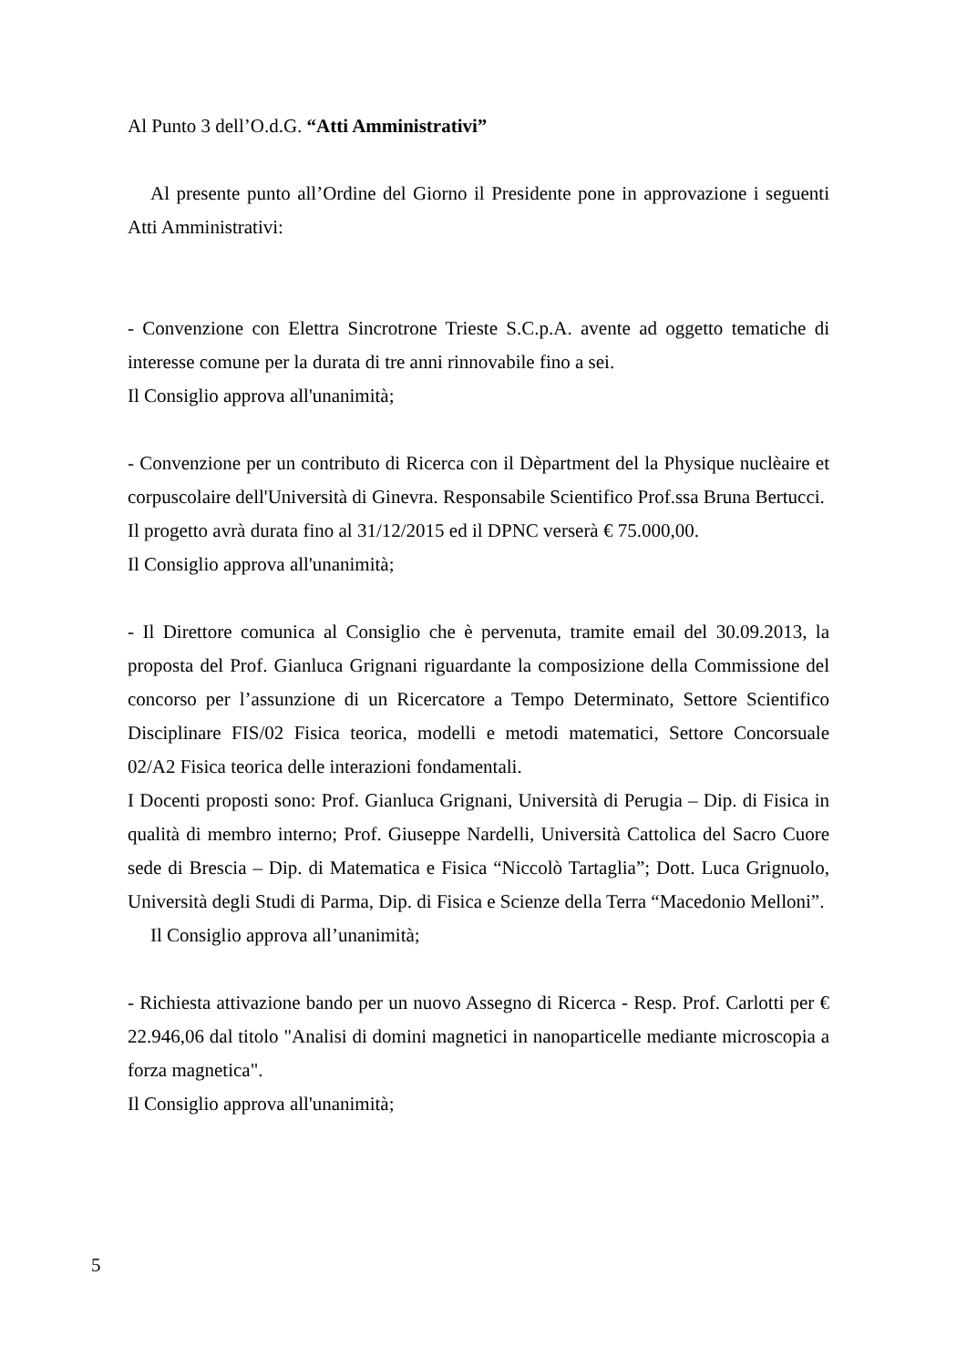Al Punto 3 dell’O.d.G. “Atti Amministrativi”
Al presente punto all’Ordine del Giorno il Presidente pone in approvazione i seguenti Atti Amministrativi:
- Convenzione con Elettra Sincrotrone Trieste S.C.p.A. avente ad oggetto tematiche di interesse comune per la durata di tre anni rinnovabile fino a sei.
Il Consiglio approva all'unanimità;
- Convenzione per un contributo di Ricerca con il Dèpartment del la Physique nuclèaire et corpuscolaire dell'Università di Ginevra. Responsabile Scientifico Prof.ssa Bruna Bertucci.
Il progetto avrà durata fino al 31/12/2015 ed il DPNC verserà € 75.000,00.
Il Consiglio approva all'unanimità;
- Il Direttore comunica al Consiglio che è pervenuta, tramite email del 30.09.2013, la proposta del Prof. Gianluca Grignani riguardante la composizione della Commissione del concorso per l’assunzione di un Ricercatore a Tempo Determinato, Settore Scientifico Disciplinare FIS/02 Fisica teorica, modelli e metodi matematici, Settore Concorsuale 02/A2 Fisica teorica delle interazioni fondamentali.
I Docenti proposti sono: Prof. Gianluca Grignani, Università di Perugia – Dip. di Fisica in qualità di membro interno; Prof. Giuseppe Nardelli, Università Cattolica del Sacro Cuore sede di Brescia – Dip. di Matematica e Fisica “Niccolò Tartaglia”; Dott. Luca Grignuolo, Università degli Studi di Parma, Dip. di Fisica e Scienze della Terra “Macedonio Melloni”.
Il Consiglio approva all’unanimità;
- Richiesta attivazione bando per un nuovo Assegno di Ricerca - Resp. Prof. Carlotti per € 22.946,06 dal titolo "Analisi di domini magnetici in nanoparticelle mediante microscopia a forza magnetica".
Il Consiglio approva all'unanimità;
5